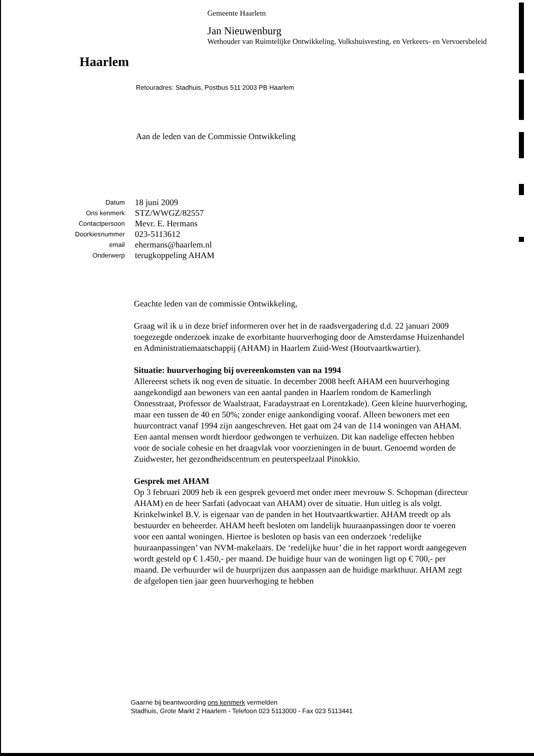Haarlem
Gemeente Haarlem
Jan Nieuwenburg
Wethouder van Ruimtelijke Ontwikkeling, Volkshuisvesting, en Verkeers- en Vervoersbeleid
Retouradres: Stadhuis, Postbus 511 2003 PB Haarlem
Aan de leden van de Commissie Ontwikkeling
Datum
18 juni 2009
Ons kenmerk
STZ/WWGZ/82557
Contactpersoon
Mevr. E. Hermans
Doorkiesnummer
023-5113612
email
ehermans@haarlem.nl
Onderwerp
terugkoppeling AHAM
Geachte leden van de commissie Ontwikkeling,
Graag wil ik u in deze brief informeren over het in de raadsvergadering d.d. 22 januari 2009 toegezegde onderzoek inzake de exorbitante huurverhoging door de Amsterdamse Huizenhandel en Administratiemaatschappij (AHAM) in Haarlem Zuid-West (Houtvaartkwartier).
Situatie: huurverhoging bij overeenkomsten van na 1994
Allereerst schets ik nog even de situatie. In december 2008 heeft AHAM een huurverhoging aangekondigd aan bewoners van een aantal panden in Haarlem rondom de Kamerlingh Onnesstraat, Professor de Waalstraat, Faradaystraat en Lorentzkade). Geen kleine huurverhoging, maar een tussen de 40 en 50%; zonder enige aankondiging vooraf. Alleen bewoners met een huurcontract vanaf 1994 zijn aangeschreven. Het gaat om 24 van de 114 woningen van AHAM. Een aantal mensen wordt hierdoor gedwongen te verhuizen. Dit kan nadelige effecten hebben voor de sociale cohesie en het draagvlak voor voorzieningen in de buurt. Genoemd worden de Zuidwester, het gezondheidscentrum en peuterspeelzaal Pinokkio.
Gesprek met AHAM
Op 3 februari 2009 heb ik een gesprek gevoerd met onder meer mevrouw S. Schopman (directeur AHAM) en de heer Sarfati (advocaat van AHAM) over de situatie. Hun uitleg is als volgt. Krinkelwinkel B.V. is eigenaar van de panden in het Houtvaartkwartier. AHAM treedt op als bestuurder en beheerder. AHAM heeft besloten om landelijk huuraanpassingen door te voeren voor een aantal woningen. Hiertoe is besloten op basis van een onderzoek ‘redelijke huuraanpassingen’ van NVM-makelaars. De ‘redelijke huur’ die in het rapport wordt aangegeven wordt gesteld op € 1.450,- per maand. De huidige huur van de woningen ligt op € 700,- per maand. De verhuurder wil de huurprijzen dus aanpassen aan de huidige markthuur. AHAM zegt de afgelopen tien jaar geen huurverhoging te hebben
Gaarne bij beantwoording ons kenmerk vermelden
Stadhuis, Grote Markt 2 Haarlem - Telefoon 023 5113000 - Fax 023 5113441